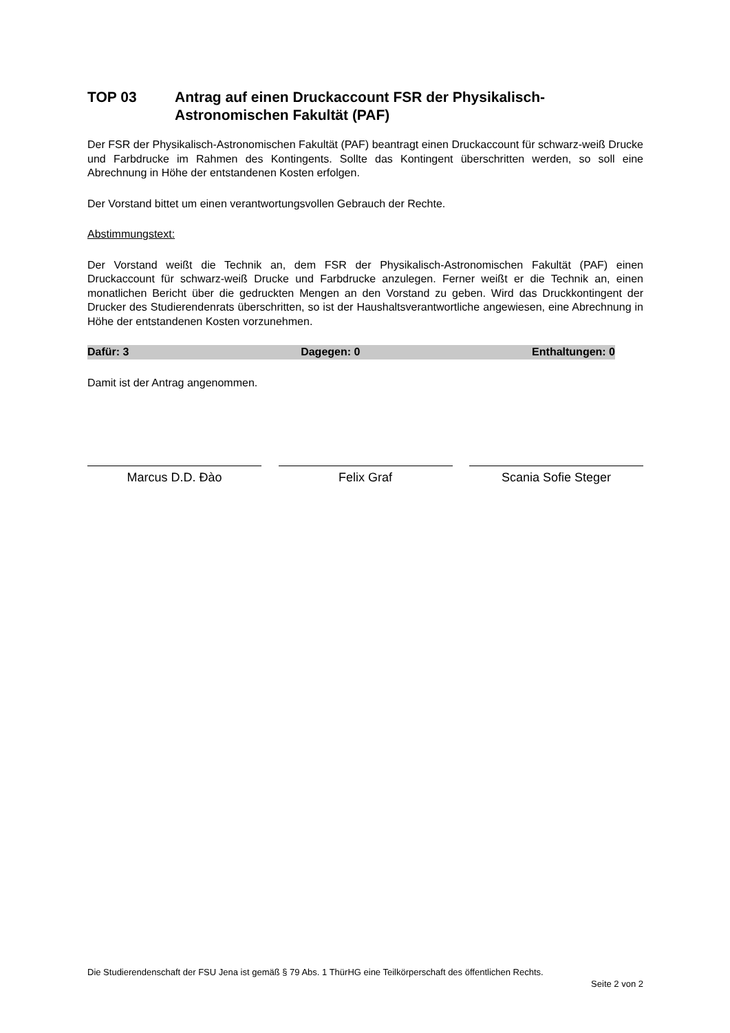TOP 03 Antrag auf einen Druckaccount FSR der Physikalisch-Astronomischen Fakultät (PAF)
Der FSR der Physikalisch-Astronomischen Fakultät (PAF) beantragt einen Druckaccount für schwarz-weiß Drucke und Farbdrucke im Rahmen des Kontingents. Sollte das Kontingent überschritten werden, so soll eine Abrechnung in Höhe der entstandenen Kosten erfolgen.
Der Vorstand bittet um einen verantwortungsvollen Gebrauch der Rechte.
Abstimmungstext:
Der Vorstand weißt die Technik an, dem FSR der Physikalisch-Astronomischen Fakultät (PAF) einen Druckaccount für schwarz-weiß Drucke und Farbdrucke anzulegen. Ferner weißt er die Technik an, einen monatlichen Bericht über die gedruckten Mengen an den Vorstand zu geben. Wird das Druckkontingent der Drucker des Studierendenrats überschritten, so ist der Haushaltsverantwortliche angewiesen, eine Abrechnung in Höhe der entstandenen Kosten vorzunehmen.
Dafür: 3 Dagegen: 0 Enthaltungen: 0
Damit ist der Antrag angenommen.
Marcus D.D. Đào Felix Graf Scania Sofie Steger
Die Studierendenschaft der FSU Jena ist gemäß § 79 Abs. 1 ThürHG eine Teilkörperschaft des öffentlichen Rechts.
Seite 2 von 2